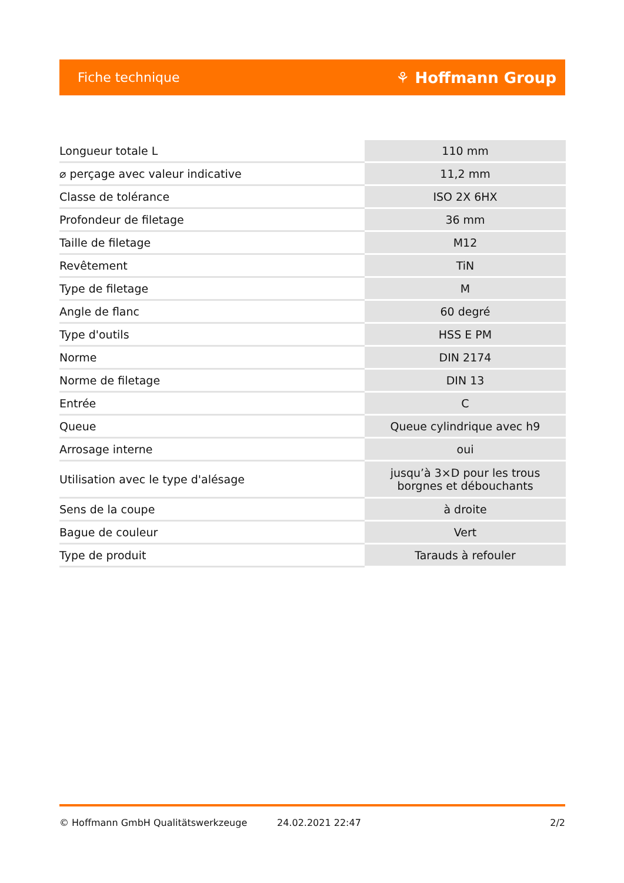Fiche technique ⚘ Hoffmann Group
| Longueur totale L | 110 mm |
| ⌀ perçage avec valeur indicative | 11,2 mm |
| Classe de tolérance | ISO 2X 6HX |
| Profondeur de filetage | 36 mm |
| Taille de filetage | M12 |
| Revêtement | TiN |
| Type de filetage | M |
| Angle de flanc | 60 degré |
| Type d'outils | HSS E PM |
| Norme | DIN 2174 |
| Norme de filetage | DIN 13 |
| Entrée | C |
| Queue | Queue cylindrique avec h9 |
| Arrosage interne | oui |
| Utilisation avec le type d'alésage | jusqu’à 3×D pour les trous borgnes et débouchants |
| Sens de la coupe | à droite |
| Bague de couleur | Vert |
| Type de produit | Tarauds à refouler |
© Hoffmann GmbH Qualitätswerkzeuge 24.02.2021 22:47 2/2